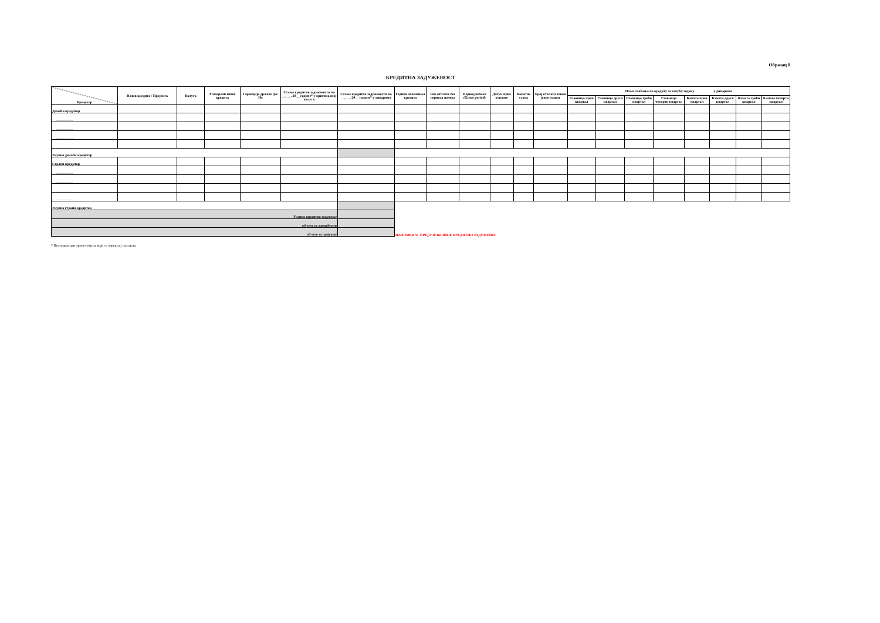Образац 8
КРЕДИТНА ЗАДУЖЕНОСТ
| Кредитор | Назив кредита / Пројекта | Валута | Уговорени износ кредита | Гаранција државе Да/Не | Стање кредитне задужености на __. __. 20__ године* у оригиналној валути | Стање кредитне задужености на __. __. 20__ године* у динарима | Година повлачења кредита | Рок отплате без периода почека | Период почека (Grace period) | Датум прве отплате | Каматна стопа | Број отплата током једне године | План плаћања по кредиту за текућу годину у динарима | | | | | | | |
| --- | --- | --- | --- | --- | --- | --- | --- | --- | --- | --- | --- | --- | --- | --- | --- | --- | --- | --- | --- | --- |
| | | | | | | | | | | | | | Главница први квартал | Главница други квартал | Главница трећи квартал | Главница четврти квартал | Камата први квартал | Камата други квартал | Камата трећи квартал | Камата четврти квартал |
| Домаћи кредитор | | | | | | | | | | | | | | | | | | | | |
| ................... | | | | | | | | | | | | | | | | | | | | |
| ................... | | | | | | | | | | | | | | | | | | | | |
| ................... | | | | | | | | | | | | | | | | | | | | |
| ................... | | | | | | | | | | | | | | | | | | | | |
| Укупно домаћи кредитор | | | | | | | | | | | | | | | | | | | | |
| Страни кредитор | | | | | | | | | | | | | | | | | | | | |
| ................... | | | | | | | | | | | | | | | | | | | | |
| ................... | | | | | | | | | | | | | | | | | | | | |
| ................... | | | | | | | | | | | | | | | | | | | | |
| ................... | | | | | | | | | | | | | | | | | | | | |
| Укупно страни кредитор | | | | | | | | | | | | | | | | | | | | |
| Укупно кредитно задужење | | | | | | | | | | | | | | | | | | | | |
| од чега за ликвидност | | | | | | | | | | | | | | | | | | | | |
| од чега за пројекте | | | | | | | НАПОМЕНА: ПРЕДУЗЕЋЕ НИЈЕ КРЕДИТНО ЗАДУЖЕНО! | | | | | | | | | | | | | |
* Последњи дан тромесечја за који се извештај саставља